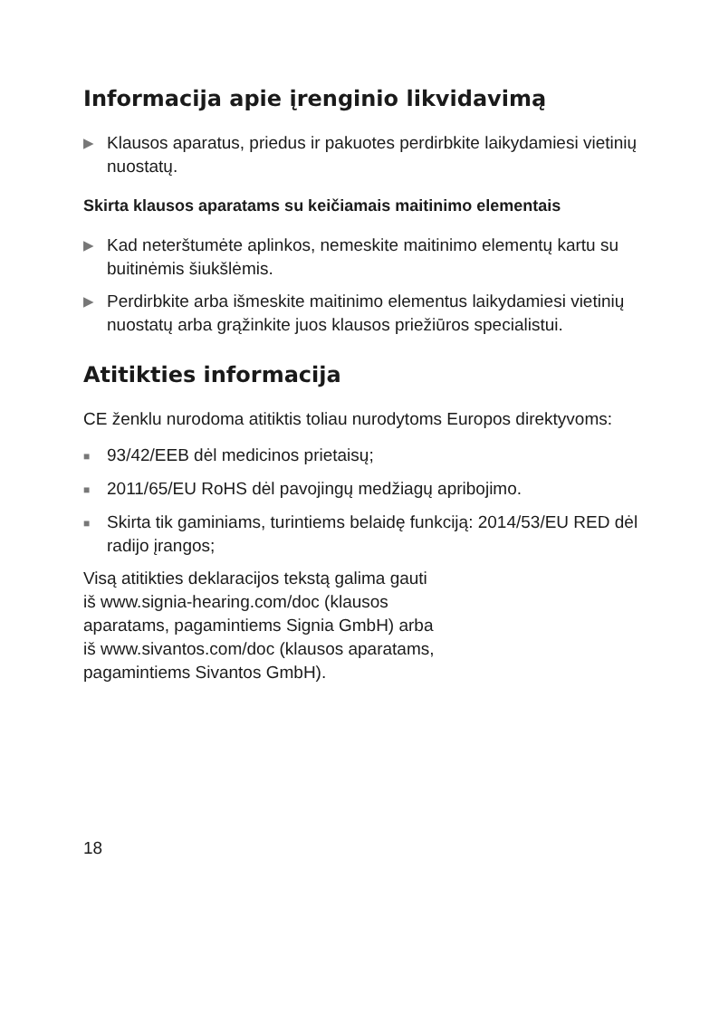Informacija apie įrenginio likvidavimą
▶ Klausos aparatus, priedus ir pakuotes perdirbkite laikydamiesi vietinių nuostatų.
Skirta klausos aparatams su keičiamais maitinimo elementais
▶ Kad neterštumėte aplinkos, nemeskite maitinimo elementų kartu su buitinėmis šiukšlėmis.
▶ Perdirbkite arba išmeskite maitinimo elementus laikydamiesi vietinių nuostatų arba grąžinkite juos klausos priežiūros specialistui.
Atitikties informacija
CE ženklu nurodoma atitiktis toliau nurodytoms Europos direktyvoms:
■ 93/42/EEB dėl medicinos prietaisų;
■ 2011/65/EU RoHS dėl pavojingų medžiagų apribojimo.
■ Skirta tik gaminiams, turintiems belaidę funkciją: 2014/53/EU RED dėl radijo įrangos;
Visą atitikties deklaracijos tekstą galima gauti
iš www.signia-hearing.com/doc (klausos
aparatams, pagamintiems Signia GmbH) arba
iš www.sivantos.com/doc (klausos aparatams,
pagamintiems Sivantos GmbH).
18